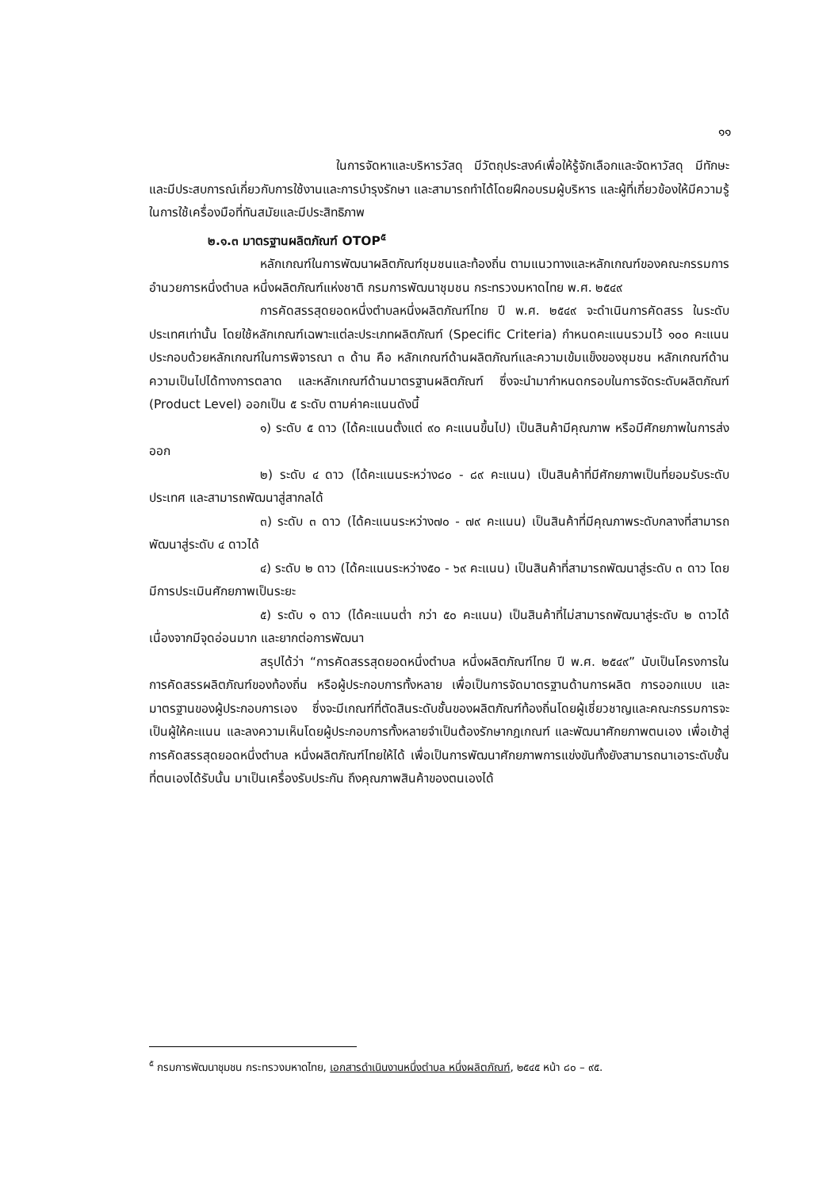๑๑
ในการจัดหาและบริหารวัสดุ มีวัตถุประสงค์เพื่อให้รู้จักเลือกและจัดหาวัสดุ มีทักษะและมีประสบการณ์เกี่ยวกับการใช้งานและการบำรุงรักษา และสามารถทำได้โดยฝึกอบรมผู้บริหาร และผู้ที่เกี่ยวข้องให้มีความรู้ในการใช้เครื่องมือที่ทันสมัยและมีประสิทธิภาพ
๒.๑.๓ มาตรฐานผลิตภัณฑ์ OTOP<sup>๕</sup>
หลักเกณฑ์ในการพัฒนาผลิตภัณฑ์ชุมชนและท้องถิ่น ตามแนวทางและหลักเกณฑ์ของคณะกรรมการอำนวยการหนึ่งตำบล หนึ่งผลิตภัณฑ์แห่งชาติ กรมการพัฒนาชุมชน กระทรวงมหาดไทย พ.ศ. ๒๕๔๙
การคัดสรรสุดยอดหนึ่งตำบลหนึ่งผลิตภัณฑ์ไทย ปี พ.ศ. ๒๕๔๙ จะดำเนินการคัดสรร ในระดับประเทศเท่านั้น โดยใช้หลักเกณฑ์เฉพาะแต่ละประเภทผลิตภัณฑ์ (Specific Criteria) กำหนดคะแนนรวมไว้ ๑๐๐ คะแนน ประกอบด้วยหลักเกณฑ์ในการพิจารณา ๓ ด้าน คือ หลักเกณฑ์ด้านผลิตภัณฑ์และความเข้มแข็งของชุมชน หลักเกณฑ์ด้านความเป็นไปได้ทางการตลาด และหลักเกณฑ์ด้านมาตรฐานผลิตภัณฑ์ ซึ่งจะนำมากำหนดกรอบในการจัดระดับผลิตภัณฑ์ (Product Level) ออกเป็น ๕ ระดับ ตามค่าคะแนนดังนี้
๑) ระดับ ๕ ดาว (ได้คะแนนตั้งแต่ ๙๐ คะแนนขึ้นไป) เป็นสินค้ามีคุณภาพ หรือมีศักยภาพในการส่งออก
๒) ระดับ ๔ ดาว (ได้คะแนนระหว่าง๘๐ - ๘๙ คะแนน) เป็นสินค้าที่มีศักยภาพเป็นที่ยอมรับระดับประเทศ และสามารถพัฒนาสู่สากลได้
๓) ระดับ ๓ ดาว (ได้คะแนนระหว่าง๗๐ - ๗๙ คะแนน) เป็นสินค้าที่มีคุณภาพระดับกลางที่สามารถพัฒนาสู่ระดับ ๔ ดาวได้
๔) ระดับ ๒ ดาว (ได้คะแนนระหว่าง๕๐ - ๖๙ คะแนน) เป็นสินค้าที่สามารถพัฒนาสู่ระดับ ๓ ดาว โดยมีการประเมินศักยภาพเป็นระยะ
๕) ระดับ ๑ ดาว (ได้คะแนนต่ำ กว่า ๕๐ คะแนน) เป็นสินค้าที่ไม่สามารถพัฒนาสู่ระดับ ๒ ดาวได้ เนื่องจากมีจุดอ่อนมาก และยากต่อการพัฒนา
สรุปได้ว่า “การคัดสรรสุดยอดหนึ่งตำบล หนึ่งผลิตภัณฑ์ไทย ปี พ.ศ. ๒๕๔๙” นับเป็นโครงการในการคัดสรรผลิตภัณฑ์ของท้องถิ่น หรือผู้ประกอบการทั้งหลาย เพื่อเป็นการจัดมาตรฐานด้านการผลิต การออกแบบ และมาตรฐานของผู้ประกอบการเอง ซึ่งจะมีเกณฑ์ที่ตัดสินระดับชั้นของผลิตภัณฑ์ท้องถิ่นโดยผู้เชี่ยวชาญและคณะกรรมการจะเป็นผู้ให้คะแนน และลงความเห็นโดยผู้ประกอบการทั้งหลายจำเป็นต้องรักษากฎเกณฑ์ และพัฒนาศักยภาพตนเอง เพื่อเข้าสู่การคัดสรรสุดยอดหนึ่งตำบล หนึ่งผลิตภัณฑ์ไทยให้ได้ เพื่อเป็นการพัฒนาศักยภาพการแข่งขันทั้งยังสามารถนาเอาระดับชั้นที่ตนเองได้รับนั้น มาเป็นเครื่องรับประกัน ถึงคุณภาพสินค้าของตนเองได้
<sup>๕</sup> กรมการพัฒนาชุมชน กระทรวงมหาดไทย, เอกสารดำเนินงานหนึ่งตำบล หนึ่งผลิตภัณฑ์, ๒๕๔๕ หน้า ๘๐ – ๙๕.